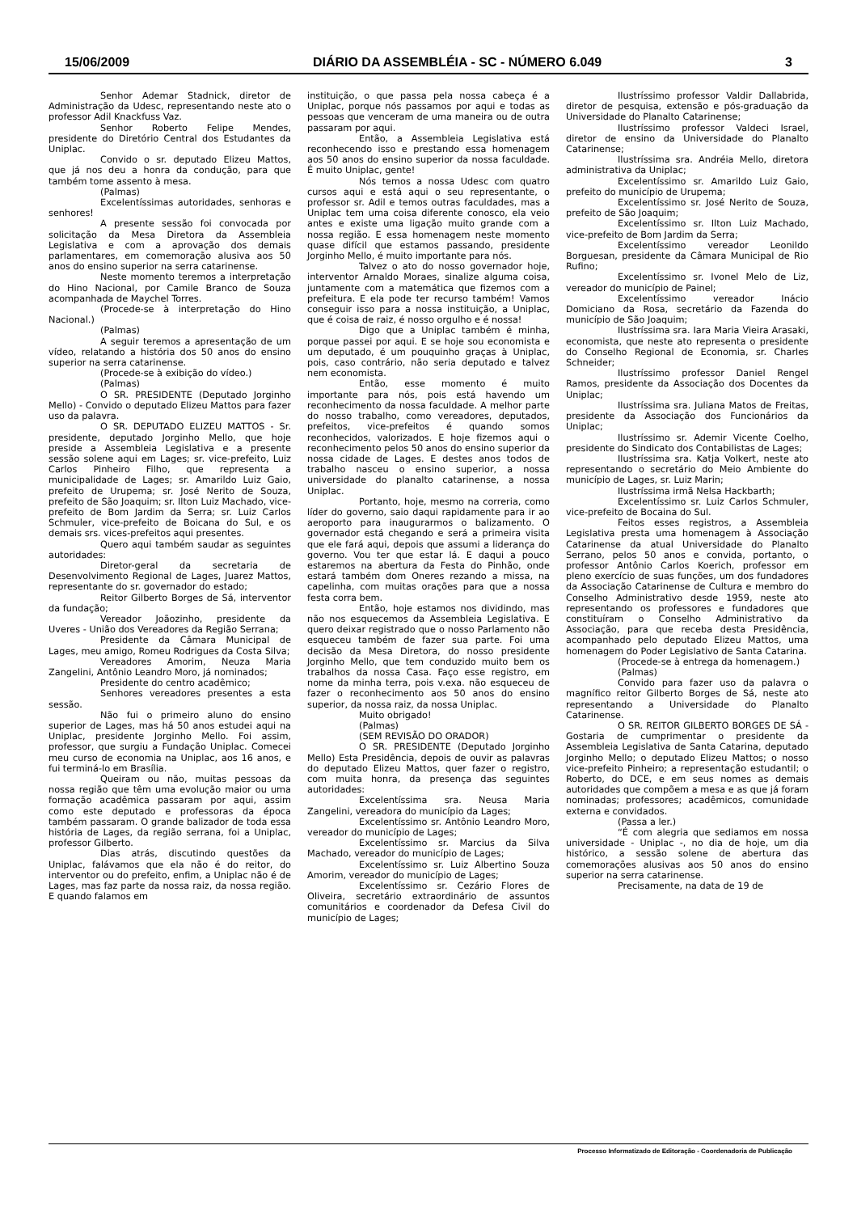15/06/2009 DIÁRIO DA ASSEMBLÉIA - SC - NÚMERO 6.049 3
Senhor Ademar Stadnick, diretor de Administração da Udesc, representando neste ato o professor Adil Knackfuss Vaz.
Senhor Roberto Felipe Mendes, presidente do Diretório Central dos Estudantes da Uniplac.
Convido o sr. deputado Elizeu Mattos, que já nos deu a honra da condução, para que também tome assento à mesa.
(Palmas)
Excelentíssimas autoridades, senhoras e senhores!
A presente sessão foi convocada por solicitação da Mesa Diretora da Assembleia Legislativa e com a aprovação dos demais parlamentares, em comemoração alusiva aos 50 anos do ensino superior na serra catarinense.
Neste momento teremos a interpretação do Hino Nacional, por Camile Branco de Souza acompanhada de Maychel Torres.
(Procede-se à interpretação do Hino Nacional.)
(Palmas)
A seguir teremos a apresentação de um vídeo, relatando a história dos 50 anos do ensino superior na serra catarinense.
(Procede-se à exibição do vídeo.)
(Palmas)
O SR. PRESIDENTE (Deputado Jorginho Mello) - Convido o deputado Elizeu Mattos para fazer uso da palavra.
O SR. DEPUTADO ELIZEU MATTOS - Sr. presidente, deputado Jorginho Mello, que hoje preside a Assembleia Legislativa e a presente sessão solene aqui em Lages; sr. vice-prefeito, Luiz Carlos Pinheiro Filho, que representa a municipalidade de Lages; sr. Amarildo Luiz Gaio, prefeito de Urupema; sr. José Nerito de Souza, prefeito de São Joaquim; sr. Ilton Luiz Machado, vice-prefeito de Bom Jardim da Serra; sr. Luiz Carlos Schmuler, vice-prefeito de Boicana do Sul, e os demais srs. vices-prefeitos aqui presentes.
Quero aqui também saudar as seguintes autoridades:
Diretor-geral da secretaria de Desenvolvimento Regional de Lages, Juarez Mattos, representante do sr. governador do estado;
Reitor Gilberto Borges de Sá, interventor da fundação;
Vereador Joãozinho, presidente da Uveres - União dos Vereadores da Região Serrana;
Presidente da Câmara Municipal de Lages, meu amigo, Romeu Rodrigues da Costa Silva;
Vereadores Amorim, Neuza Maria Zangelini, Antônio Leandro Moro, já nominados;
Presidente do centro acadêmico;
Senhores vereadores presentes a esta sessão.
Não fui o primeiro aluno do ensino superior de Lages, mas há 50 anos estudei aqui na Uniplac, presidente Jorginho Mello. Foi assim, professor, que surgiu a Fundação Uniplac. Comecei meu curso de economia na Uniplac, aos 16 anos, e fui terminá-lo em Brasília.
Queiram ou não, muitas pessoas da nossa região que têm uma evolução maior ou uma formação acadêmica passaram por aqui, assim como este deputado e professoras da época também passaram. O grande balizador de toda essa história de Lages, da região serrana, foi a Uniplac, professor Gilberto.
Dias atrás, discutindo questões da Uniplac, falávamos que ela não é do reitor, do interventor ou do prefeito, enfim, a Uniplac não é de Lages, mas faz parte da nossa raiz, da nossa região. E quando falamos em
instituição, o que passa pela nossa cabeça é a Uniplac, porque nós passamos por aqui e todas as pessoas que venceram de uma maneira ou de outra passaram por aqui.
Então, a Assembleia Legislativa está reconhecendo isso e prestando essa homenagem aos 50 anos do ensino superior da nossa faculdade. É muito Uniplac, gente!
Nós temos a nossa Udesc com quatro cursos aqui e está aqui o seu representante, o professor sr. Adil e temos outras faculdades, mas a Uniplac tem uma coisa diferente conosco, ela veio antes e existe uma ligação muito grande com a nossa região. E essa homenagem neste momento quase difícil que estamos passando, presidente Jorginho Mello, é muito importante para nós.
Talvez o ato do nosso governador hoje, interventor Arnaldo Moraes, sinalize alguma coisa, juntamente com a matemática que fizemos com a prefeitura. E ela pode ter recurso também! Vamos conseguir isso para a nossa instituição, a Uniplac, que é coisa de raiz, é nosso orgulho e é nossa!
Digo que a Uniplac também é minha, porque passei por aqui. E se hoje sou economista e um deputado, é um pouquinho graças à Uniplac, pois, caso contrário, não seria deputado e talvez nem economista.
Então, esse momento é muito importante para nós, pois está havendo um reconhecimento da nossa faculdade. A melhor parte do nosso trabalho, como vereadores, deputados, prefeitos, vice-prefeitos é quando somos reconhecidos, valorizados. E hoje fizemos aqui o reconhecimento pelos 50 anos do ensino superior da nossa cidade de Lages. E destes anos todos de trabalho nasceu o ensino superior, a nossa universidade do planalto catarinense, a nossa Uniplac.
Portanto, hoje, mesmo na correria, como líder do governo, saio daqui rapidamente para ir ao aeroporto para inaugurarmos o balizamento. O governador está chegando e será a primeira visita que ele fará aqui, depois que assumi a liderança do governo. Vou ter que estar lá. E daqui a pouco estaremos na abertura da Festa do Pinhão, onde estará também dom Oneres rezando a missa, na capelinha, com muitas orações para que a nossa festa corra bem.
Então, hoje estamos nos dividindo, mas não nos esquecemos da Assembleia Legislativa. E quero deixar registrado que o nosso Parlamento não esqueceu também de fazer sua parte. Foi uma decisão da Mesa Diretora, do nosso presidente Jorginho Mello, que tem conduzido muito bem os trabalhos da nossa Casa. Faço esse registro, em nome da minha terra, pois v.exa. não esqueceu de fazer o reconhecimento aos 50 anos do ensino superior, da nossa raiz, da nossa Uniplac.
Muito obrigado!
(Palmas)
(SEM REVISÃO DO ORADOR)
O SR. PRESIDENTE (Deputado Jorginho Mello) Esta Presidência, depois de ouvir as palavras do deputado Elizeu Mattos, quer fazer o registro, com muita honra, da presença das seguintes autoridades:
Excelentíssima sra. Neusa Maria Zangelini, vereadora do município da Lages;
Excelentíssimo sr. Antônio Leandro Moro, vereador do município de Lages;
Excelentíssimo sr. Marcius da Silva Machado, vereador do município de Lages;
Excelentíssimo sr. Luiz Albertino Souza Amorim, vereador do município de Lages;
Excelentíssimo sr. Cezário Flores de Oliveira, secretário extraordinário de assuntos comunitários e coordenador da Defesa Civil do município de Lages;
Ilustríssimo professor Valdir Dallabrida, diretor de pesquisa, extensão e pós-graduação da Universidade do Planalto Catarinense;
Ilustríssimo professor Valdeci Israel, diretor de ensino da Universidade do Planalto Catarinense;
Ilustríssima sra. Andréia Mello, diretora administrativa da Uniplac;
Excelentíssimo sr. Amarildo Luiz Gaio, prefeito do município de Urupema;
Excelentíssimo sr. José Nerito de Souza, prefeito de São Joaquim;
Excelentíssimo sr. Ilton Luiz Machado, vice-prefeito de Bom Jardim da Serra;
Excelentíssimo vereador Leonildo Borguesan, presidente da Câmara Municipal de Rio Rufino;
Excelentíssimo sr. Ivonel Melo de Liz, vereador do município de Painel;
Excelentíssimo vereador Inácio Domiciano da Rosa, secretário da Fazenda do município de São Joaquim;
Ilustríssima sra. Iara Maria Vieira Arasaki, economista, que neste ato representa o presidente do Conselho Regional de Economia, sr. Charles Schneider;
Ilustríssimo professor Daniel Rengel Ramos, presidente da Associação dos Docentes da Uniplac;
Ilustríssima sra. Juliana Matos de Freitas, presidente da Associação dos Funcionários da Uniplac;
Ilustríssimo sr. Ademir Vicente Coelho, presidente do Sindicato dos Contabilistas de Lages;
Ilustríssima sra. Katja Volkert, neste ato representando o secretário do Meio Ambiente do município de Lages, sr. Luiz Marin;
Ilustríssima irmã Nelsa Hackbarth;
Excelentíssimo sr. Luiz Carlos Schmuler, vice-prefeito de Bocaina do Sul.
Feitos esses registros, a Assembleia Legislativa presta uma homenagem à Associação Catarinense da atual Universidade do Planalto Serrano, pelos 50 anos e convida, portanto, o professor Antônio Carlos Koerich, professor em pleno exercício de suas funções, um dos fundadores da Associação Catarinense de Cultura e membro do Conselho Administrativo desde 1959, neste ato representando os professores e fundadores que constituíram o Conselho Administrativo da Associação, para que receba desta Presidência, acompanhado pelo deputado Elizeu Mattos, uma homenagem do Poder Legislativo de Santa Catarina.
(Procede-se à entrega da homenagem.)
(Palmas)
Convido para fazer uso da palavra o magnífico reitor Gilberto Borges de Sá, neste ato representando a Universidade do Planalto Catarinense.
O SR. REITOR GILBERTO BORGES DE SÁ - Gostaria de cumprimentar o presidente da Assembleia Legislativa de Santa Catarina, deputado Jorginho Mello; o deputado Elizeu Mattos; o nosso vice-prefeito Pinheiro; a representação estudantil; o Roberto, do DCE, e em seus nomes as demais autoridades que compõem a mesa e as que já foram nominadas; professores; acadêmicos, comunidade externa e convidados.
(Passa a ler.)
“É com alegria que sediamos em nossa universidade - Uniplac -, no dia de hoje, um dia histórico, a sessão solene de abertura das comemorações alusivas aos 50 anos do ensino superior na serra catarinense.
Precisamente, na data de 19 de
Processo Informatizado de Editoração - Coordenadoria de Publicação